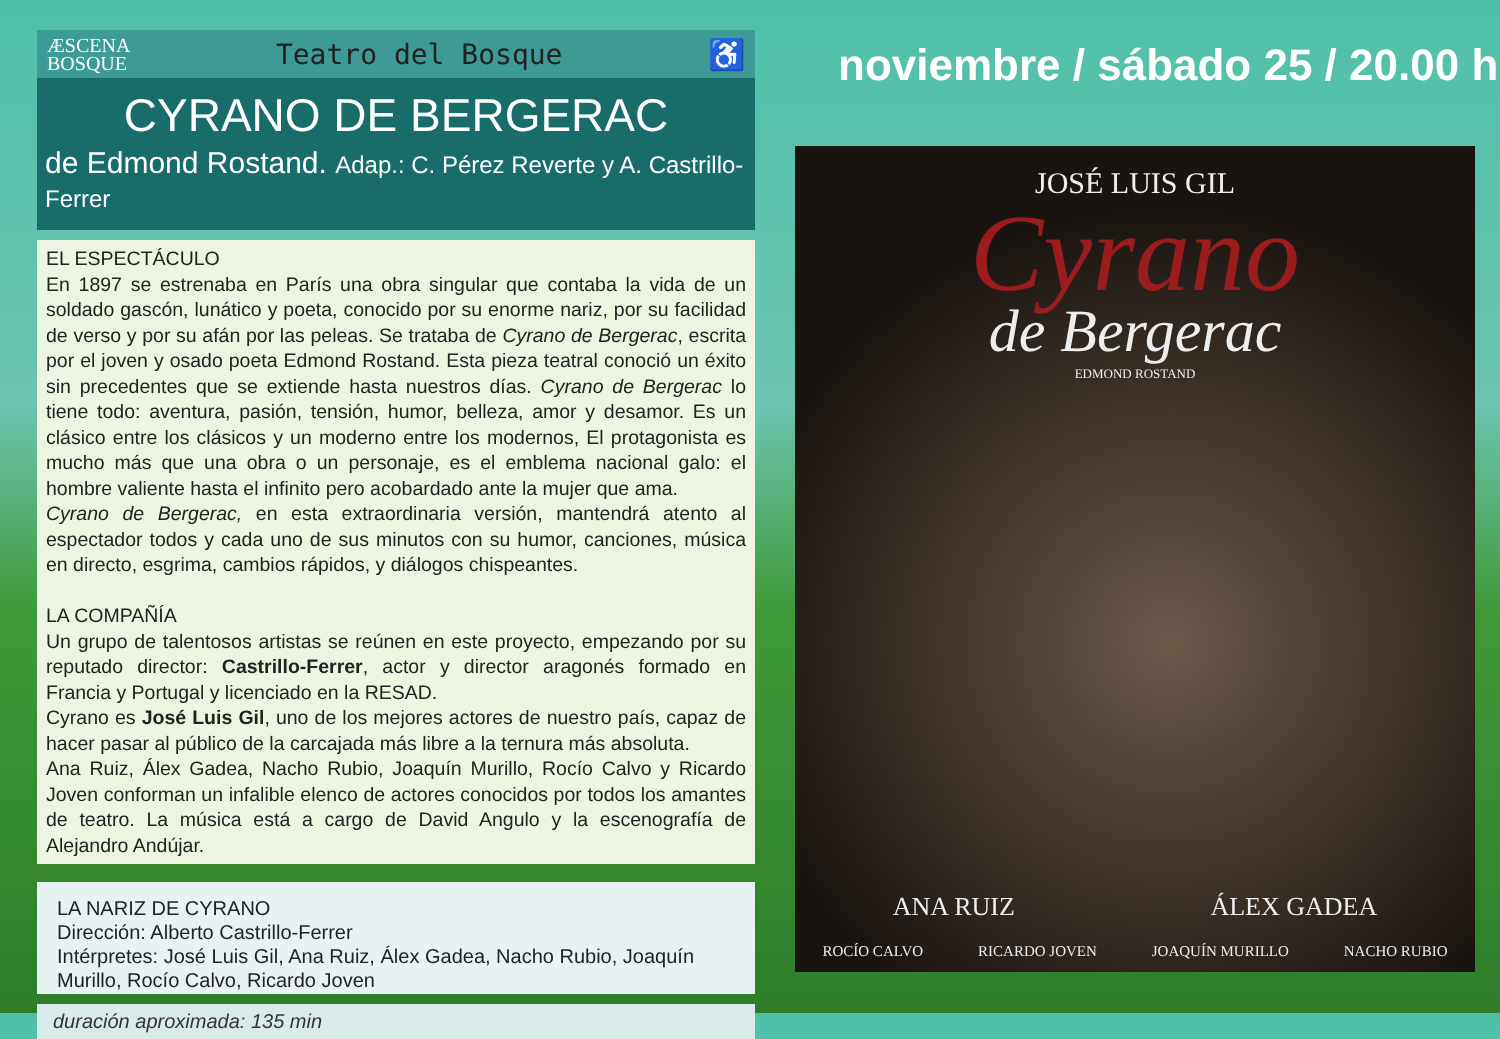ÆSCENA
BOSQUE
Teatro del Bosque ♿
CYRANO DE BERGERAC
de Edmond Rostand. Adap.: C. Pérez Reverte y A. Castrillo-Ferrer
EL ESPECTÁCULO
En 1897 se estrenaba en París una obra singular que contaba la vida de un soldado gascón, lunático y poeta, conocido por su enorme nariz, por su facilidad de verso y por su afán por las peleas. Se trataba de Cyrano de Bergerac, escrita por el joven y osado poeta Edmond Rostand. Esta pieza teatral conoció un éxito sin precedentes que se extiende hasta nuestros días. Cyrano de Bergerac lo tiene todo: aventura, pasión, tensión, humor, belleza, amor y desamor. Es un clásico entre los clásicos y un moderno entre los modernos, El protagonista es mucho más que una obra o un personaje, es el emblema nacional galo: el hombre valiente hasta el infinito pero acobardado ante la mujer que ama.
Cyrano de Bergerac, en esta extraordinaria versión, mantendrá atento al espectador todos y cada uno de sus minutos con su humor, canciones, música en directo, esgrima, cambios rápidos, y diálogos chispeantes.
LA COMPAÑÍA
Un grupo de talentosos artistas se reúnen en este proyecto, empezando por su reputado director: Castrillo-Ferrer, actor y director aragonés formado en Francia y Portugal y licenciado en la RESAD.
Cyrano es José Luis Gil, uno de los mejores actores de nuestro país, capaz de hacer pasar al público de la carcajada más libre a la ternura más absoluta.
Ana Ruiz, Álex Gadea, Nacho Rubio, Joaquín Murillo, Rocío Calvo y Ricardo Joven conforman un infalible elenco de actores conocidos por todos los amantes de teatro. La música está a cargo de David Angulo y la escenografía de Alejandro Andújar.
LA NARIZ DE CYRANO
Dirección: Alberto Castrillo-Ferrer
Intérpretes: José Luis Gil, Ana Ruiz, Álex Gadea, Nacho Rubio, Joaquín Murillo, Rocío Calvo, Ricardo Joven
duración aproximada: 135 min
noviembre / sábado 25 / 20.00 h
JOSÉ LUIS GIL
Cyrano
de Bergerac
EDMOND ROSTAND
ANA RUIZ ÁLEX GADEA
ROCÍO CALVO RICARDO JOVEN JOAQUÍN MURILLO NACHO RUBIO